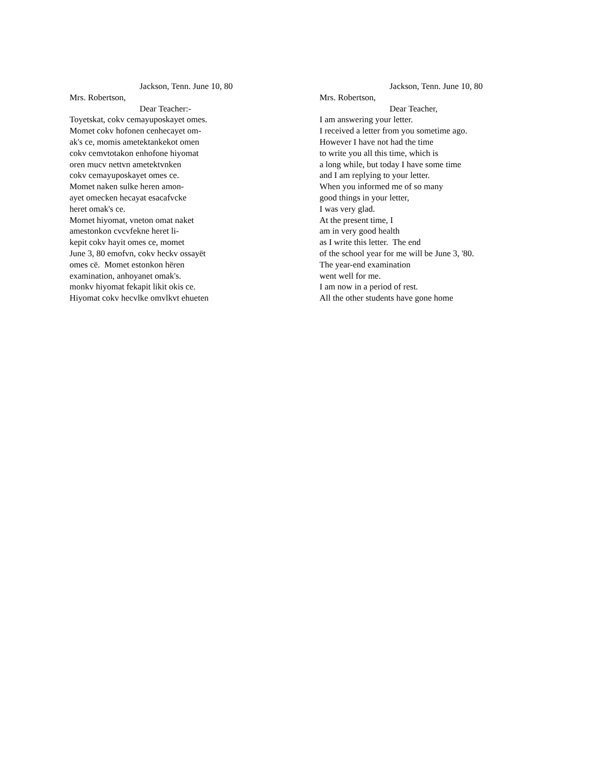Jackson, Tenn. June 10, 80
Mrs. Robertson,
Dear Teacher:-
Toyetskat, cokv cemayuposkayet omes.
Momet cokv hofonen cenhecayet om-
ak's ce, momis ametektankekot omen
cokv cemvtotakon enhofone hiyomat
oren mucv nettvn ametektvnken
cokv cemayuposkayet omes ce.
Momet naken sulke heren amon-
ayet omecken hecayat esacafvcke
heret omak's ce.
Momet hiyomat, vneton omat naket
amestonkon cvcvfekne heret li-
kepit cokv hayit omes ce, momet
June 3, 80 emofvn, cokv heckv ossayët
omes cë. Momet estonkon hëren
examination, anhoyanet omak's.
monkv hiyomat fekapit likit okis ce.
Hiyomat cokv hecvlke omvlkvt ehueten
Jackson, Tenn. June 10, 80
Mrs. Robertson,
Dear Teacher,
I am answering your letter.
I received a letter from you sometime ago.
However I have not had the time
to write you all this time, which is
a long while, but today I have some time
and I am replying to your letter.
When you informed me of so many
good things in your letter,
I was very glad.
At the present time, I
am in very good health
as I write this letter. The end
of the school year for me will be June 3, '80.
The year-end examination
went well for me.
I am now in a period of rest.
All the other students have gone home